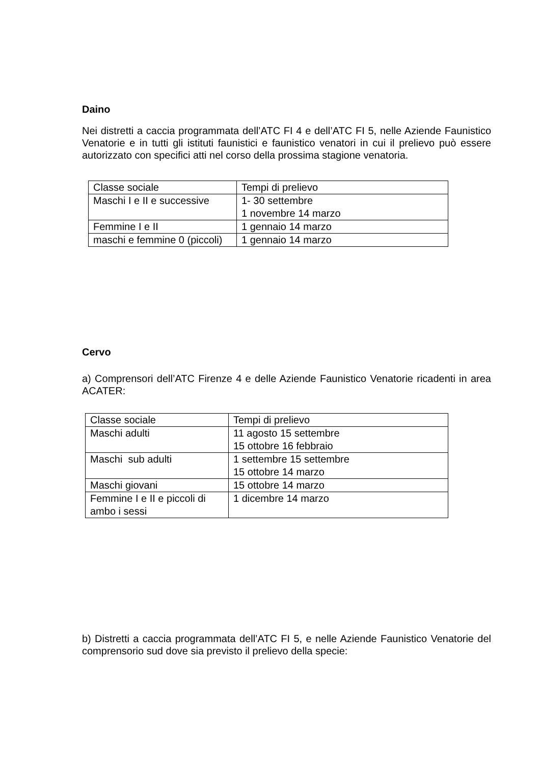Daino
Nei distretti a caccia programmata dell’ATC FI 4 e dell’ATC FI 5, nelle Aziende Faunistico Venatorie e in tutti gli istituti faunistici e faunistico venatori in cui il prelievo può essere autorizzato con specifici atti nel corso della prossima stagione venatoria.
| Classe sociale | Tempi di prelievo |
| Maschi I e II e successive | 1- 30 settembre 1 novembre 14 marzo |
| Femmine I e II | 1 gennaio 14 marzo |
| maschi e femmine 0 (piccoli) | 1 gennaio 14 marzo |
Cervo
a) Comprensori dell’ATC Firenze 4 e delle Aziende Faunistico Venatorie ricadenti in area ACATER:
| Classe sociale | Tempi di prelievo |
| Maschi adulti | 11 agosto 15 settembre 15 ottobre 16 febbraio |
| Maschi sub adulti | 1 settembre 15 settembre 15 ottobre 14 marzo |
| Maschi giovani | 15 ottobre 14 marzo |
| Femmine I e II e piccoli di ambo i sessi | 1 dicembre 14 marzo |
b) Distretti a caccia programmata dell’ATC FI 5, e nelle Aziende Faunistico Venatorie del comprensorio sud dove sia previsto il prelievo della specie: